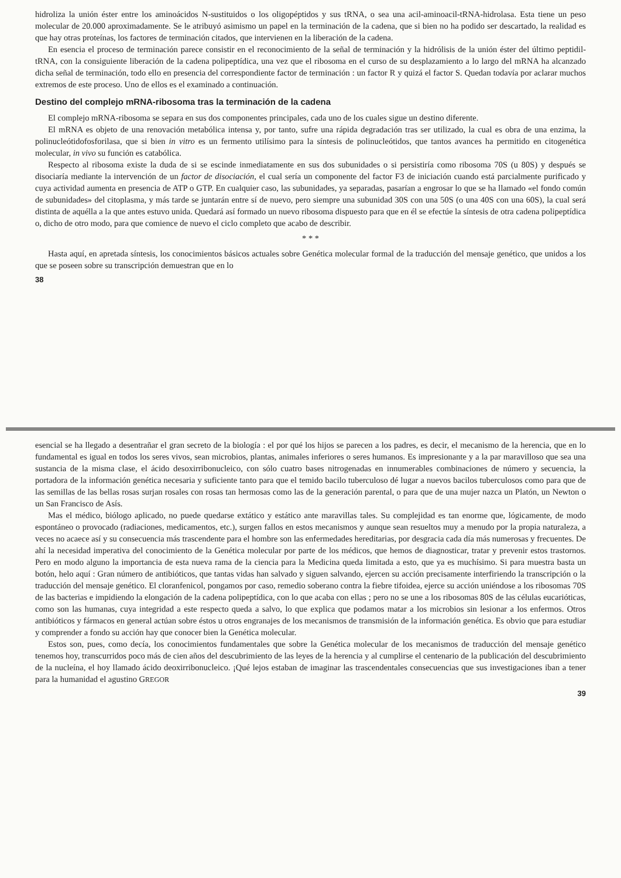hidroliza la unión éster entre los aminoácidos N-sustituidos o los oligopéptidos y sus tRNA, o sea una acil-aminoacil-tRNA-hidrolasa. Esta tiene un peso molecular de 20.000 aproximadamente. Se le atribuyó asimismo un papel en la terminación de la cadena, que si bien no ha podido ser descartado, la realidad es que hay otras proteínas, los factores de terminación citados, que intervienen en la liberación de la cadena.
En esencia el proceso de terminación parece consistir en el reconocimiento de la señal de terminación y la hidrólisis de la unión éster del último peptidil-tRNA, con la consiguiente liberación de la cadena polipeptídica, una vez que el ribosoma en el curso de su desplazamiento a lo largo del mRNA ha alcanzado dicha señal de terminación, todo ello en presencia del correspondiente factor de terminación : un factor R y quizá el factor S. Quedan todavía por aclarar muchos extremos de este proceso. Uno de ellos es el examinado a continuación.
Destino del complejo mRNA-ribosoma tras la terminación de la cadena
El complejo mRNA-ribosoma se separa en sus dos componentes principales, cada uno de los cuales sigue un destino diferente.
El mRNA es objeto de una renovación metabólica intensa y, por tanto, sufre una rápida degradación tras ser utilizado, la cual es obra de una enzima, la polinucleótidofosforilasa, que si bien in vitro es un fermento utilísimo para la síntesis de polinucleótidos, que tantos avances ha permitido en citogenética molecular, in vivo su función es catabólica.
Respecto al ribosoma existe la duda de si se escinde inmediatamente en sus dos subunidades o si persistiría como ribosoma 70S (u 80S) y después se disociaría mediante la intervención de un factor de disociación, el cual sería un componente del factor F3 de iniciación cuando está parcialmente purificado y cuya actividad aumenta en presencia de ATP o GTP. En cualquier caso, las subunidades, ya separadas, pasarían a engrosar lo que se ha llamado «el fondo común de subunidades» del citoplasma, y más tarde se juntarán entre sí de nuevo, pero siempre una subunidad 30S con una 50S (o una 40S con una 60S), la cual será distinta de aquélla a la que antes estuvo unida. Quedará así formado un nuevo ribosoma dispuesto para que en él se efectúe la síntesis de otra cadena polipeptídica o, dicho de otro modo, para que comience de nuevo el ciclo completo que acabo de describir.
* * *
Hasta aquí, en apretada síntesis, los conocimientos básicos actuales sobre Genética molecular formal de la traducción del mensaje genético, que unidos a los que se poseen sobre su transcripción demuestran que en lo
38
esencial se ha llegado a desentrañar el gran secreto de la biología : el por qué los hijos se parecen a los padres, es decir, el mecanismo de la herencia, que en lo fundamental es igual en todos los seres vivos, sean microbios, plantas, animales inferiores o seres humanos. Es impresionante y a la par maravilloso que sea una sustancia de la misma clase, el ácido desoxirribonucleico, con sólo cuatro bases nitrogenadas en innumerables combinaciones de número y secuencia, la portadora de la información genética necesaria y suficiente tanto para que el temido bacilo tuberculoso dé lugar a nuevos bacilos tuberculosos como para que de las semillas de las bellas rosas surjan rosales con rosas tan hermosas como las de la generación parental, o para que de una mujer nazca un Platón, un Newton o un San Francisco de Asís.
Mas el médico, biólogo aplicado, no puede quedarse extático y estático ante maravillas tales. Su complejidad es tan enorme que, lógicamente, de modo espontáneo o provocado (radiaciones, medicamentos, etc.), surgen fallos en estos mecanismos y aunque sean resueltos muy a menudo por la propia naturaleza, a veces no acaece así y su consecuencia más trascendente para el hombre son las enfermedades hereditarias, por desgracia cada día más numerosas y frecuentes. De ahí la necesidad imperativa del conocimiento de la Genética molecular por parte de los médicos, que hemos de diagnosticar, tratar y prevenir estos trastornos. Pero en modo alguno la importancia de esta nueva rama de la ciencia para la Medicina queda limitada a esto, que ya es muchísimo. Si para muestra basta un botón, helo aquí : Gran número de antibióticos, que tantas vidas han salvado y siguen salvando, ejercen su acción precisamente interfiriendo la transcripción o la traducción del mensaje genético. El cloranfenicol, pongamos por caso, remedio soberano contra la fiebre tifoidea, ejerce su acción uniéndose a los ribosomas 70S de las bacterias e impidiendo la elongación de la cadena polipeptídica, con lo que acaba con ellas ; pero no se une a los ribosomas 80S de las células eucarióticas, como son las humanas, cuya integridad a este respecto queda a salvo, lo que explica que podamos matar a los microbios sin lesionar a los enfermos. Otros antibióticos y fármacos en general actúan sobre éstos u otros engranajes de los mecanismos de transmisión de la información genética. Es obvio que para estudiar y comprender a fondo su acción hay que conocer bien la Genética molecular.
Estos son, pues, como decía, los conocimientos fundamentales que sobre la Genética molecular de los mecanismos de traducción del mensaje genético tenemos hoy, transcurridos poco más de cien años del descubrimiento de las leyes de la herencia y al cumplirse el centenario de la publicación del descubrimiento de la nucleína, el hoy llamado ácido deoxirribonucleico. ¡Qué lejos estaban de imaginar las trascendentales consecuencias que sus investigaciones iban a tener para la humanidad el agustino GREGOR
39